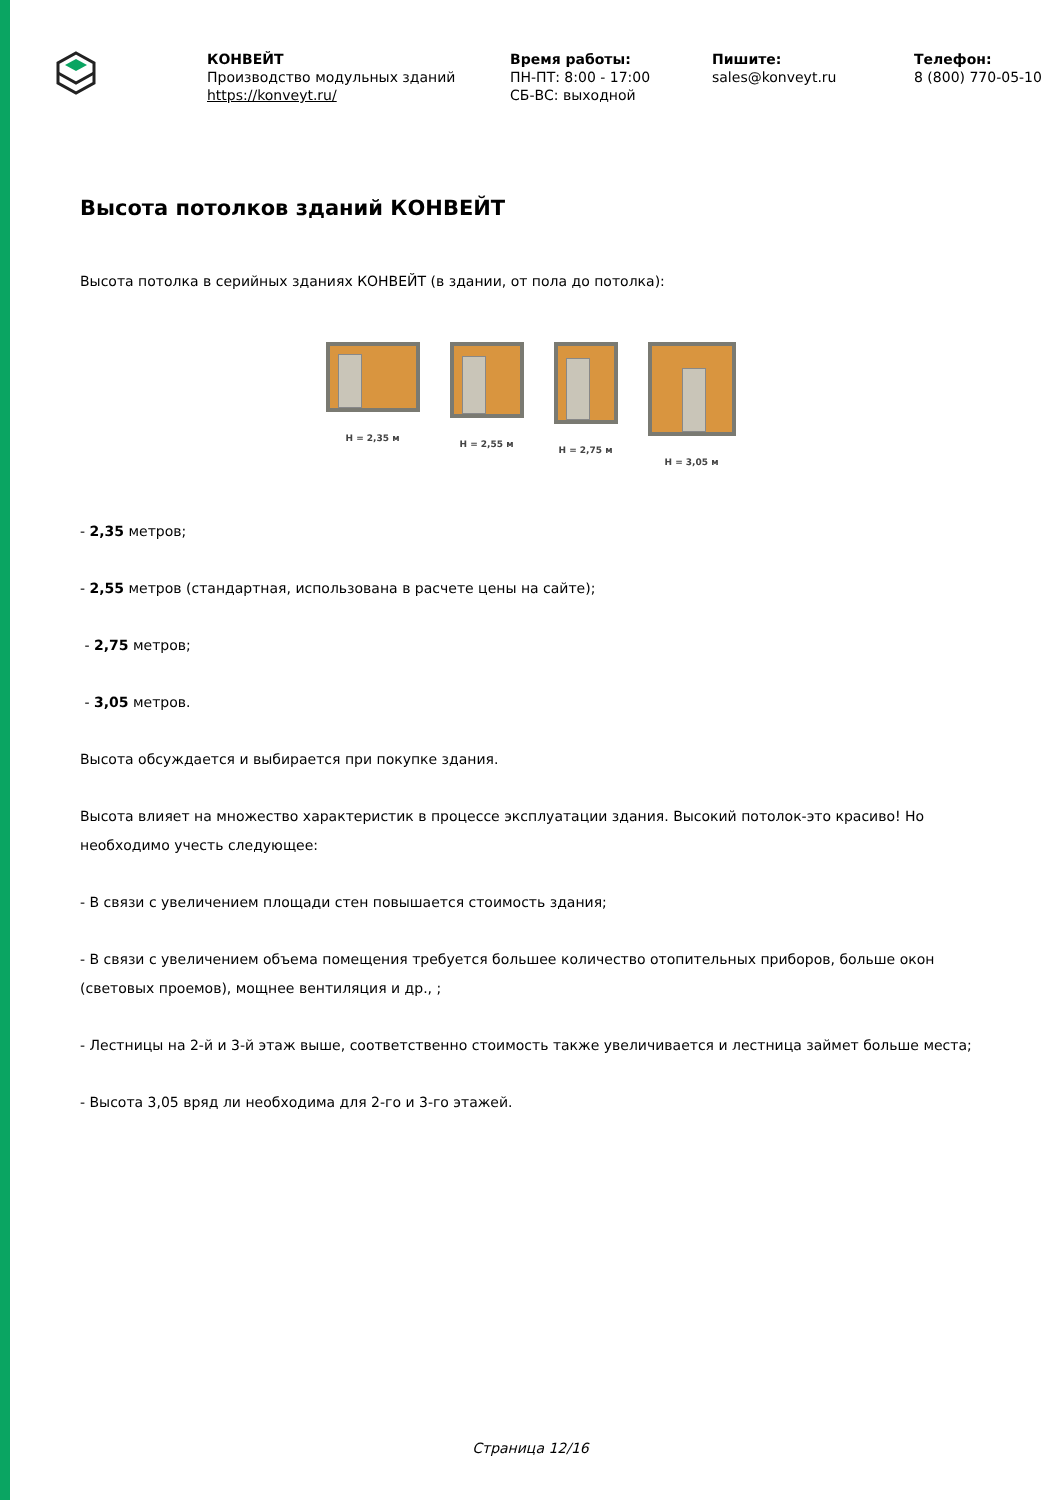КОНВЕЙТ
Производство модульных зданий
https://konveyt.ru/
Время работы:
ПН-ПТ: 8:00 - 17:00
СБ-ВС: выходной
Пишите:
sales@konveyt.ru
Телефон:
8 (800) 770-05-10
Высота потолков зданий КОНВЕЙТ
Высота потолка в серийных зданиях КОНВЕЙТ (в здании, от пола до потолка):
H = 2,35 м H = 2,55 м H = 2,75 м H = 3,05 м
- 2,35 метров;
- 2,55 метров (стандартная, использована в расчете цены на сайте);
- 2,75 метров;
- 3,05 метров.
Высота обсуждается и выбирается при покупке здания.
Высота влияет на множество характеристик в процессе эксплуатации здания. Высокий потолок-это красиво! Но необходимо учесть следующее:
- В связи с увеличением площади стен повышается стоимость здания;
- В связи с увеличением объема помещения требуется большее количество отопительных приборов, больше окон (световых проемов), мощнее вентиляция и др., ;
- Лестницы на 2-й и 3-й этаж выше, соответственно стоимость также увеличивается и лестница займет больше места;
- Высота 3,05 вряд ли необходима для 2-го и 3-го этажей.
Страница 12/16